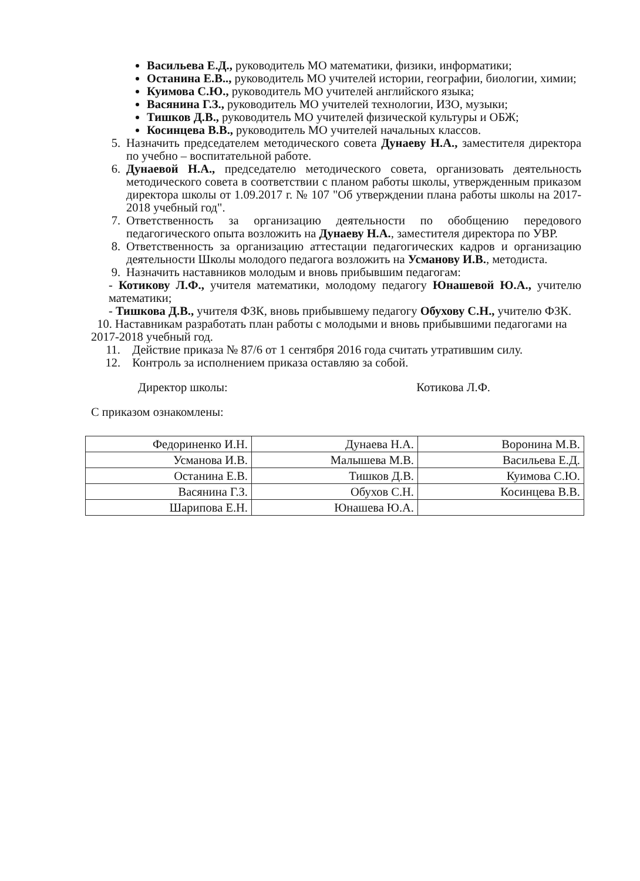Васильева Е.Д., руководитель МО математики, физики, информатики;
Останина Е.В.., руководитель МО учителей истории, географии, биологии, химии;
Куимова С.Ю., руководитель МО учителей английского языка;
Васянина Г.З., руководитель МО учителей технологии, ИЗО, музыки;
Тишков Д.В., руководитель МО учителей физической культуры и ОБЖ;
Косинцева В.В., руководитель МО учителей начальных классов.
5. Назначить председателем методического совета Дунаеву Н.А., заместителя директора по учебно – воспитательной работе.
6. Дунаевой Н.А., председателю методического совета, организовать деятельность методического совета в соответствии с планом работы школы, утвержденным приказом директора школы от 1.09.2017 г. № 107 "Об утверждении плана работы школы на 2017-2018 учебный год".
7. Ответственность за организацию деятельности по обобщению передового педагогического опыта возложить на Дунаеву Н.А., заместителя директора по УВР.
8. Ответственность за организацию аттестации педагогических кадров и организацию деятельности Школы молодого педагога возложить на Усманову И.В., методиста.
9. Назначить наставников молодым и вновь прибывшим педагогам:
- Котикову Л.Ф., учителя математики, молодому педагогу Юнашевой Ю.А., учителю математики;
- Тишкова Д.В., учителя ФЗК, вновь прибывшему педагогу Обухову С.Н., учителю ФЗК.
10. Наставникам разработать план работы с молодыми и вновь прибывшими педагогами на 2017-2018 учебный год.
11. Действие приказа № 87/6 от 1 сентября 2016 года считать утратившим силу.
12. Контроль за исполнением приказа оставляю за собой.
Директор школы: Котикова Л.Ф.
С приказом ознакомлены:
| Федориненко И.Н. | Дунаева Н.А. | Воронина М.В. |
| Усманова И.В. | Малышева М.В. | Васильева Е.Д. |
| Останина Е.В. | Тишков Д.В. | Куимова С.Ю. |
| Васянина Г.З. | Обухов С.Н. | Косинцева В.В. |
| Шарипова Е.Н. | Юнашева Ю.А. | |